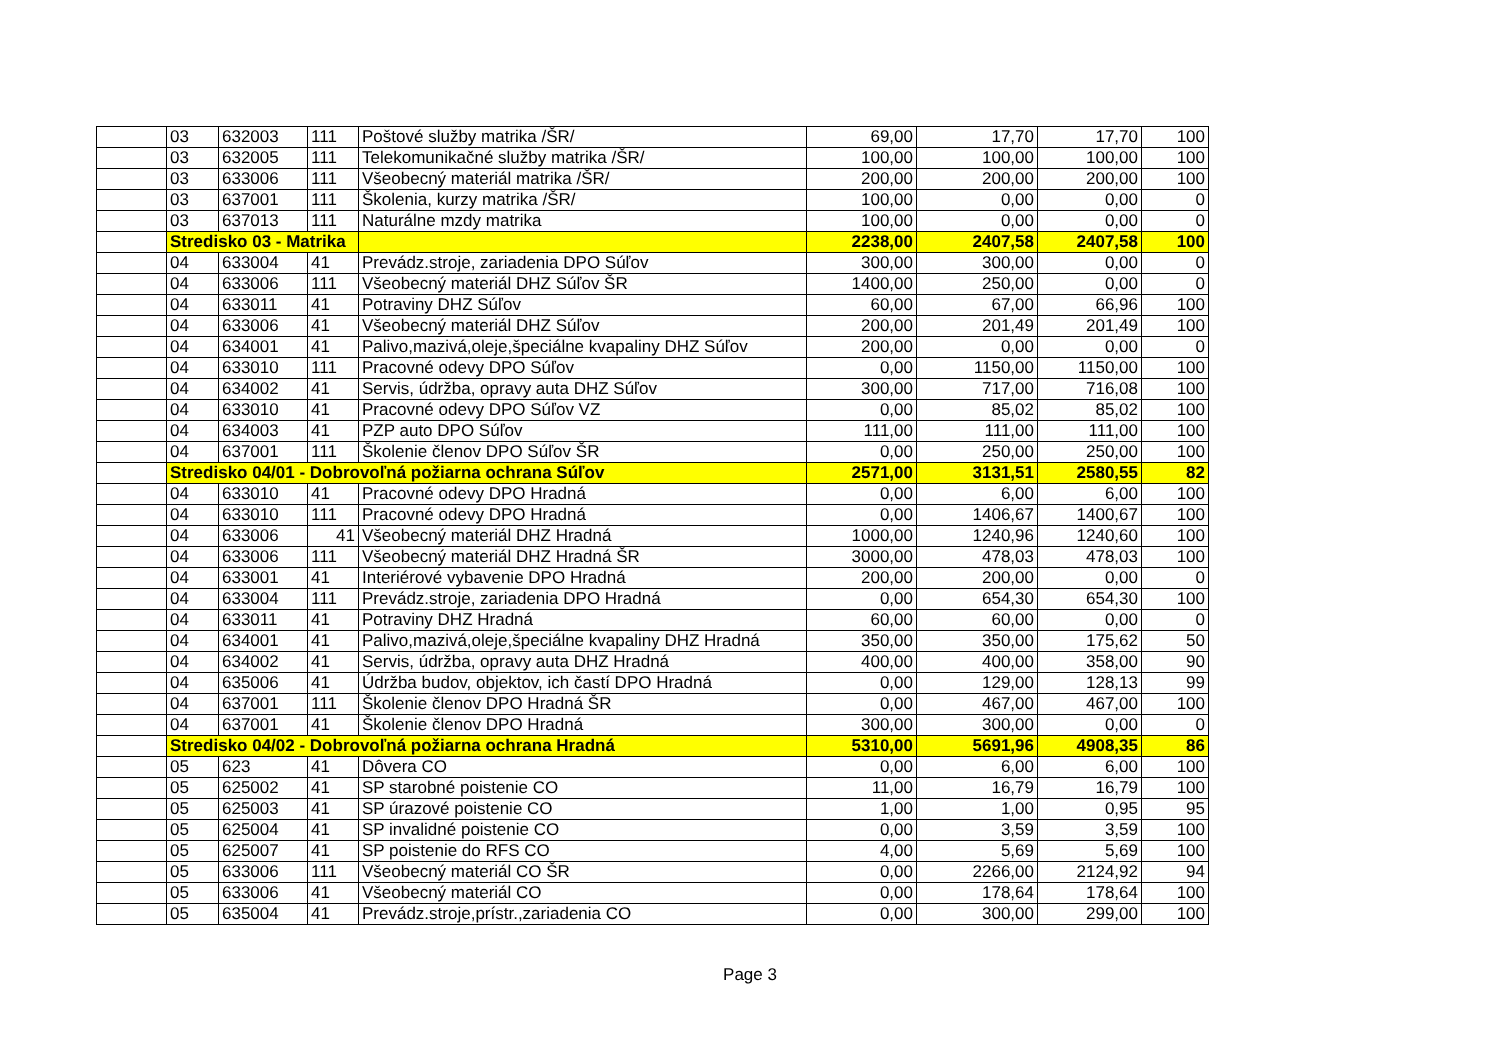| | 03 | 632003 | 111 | Poštové služby matrika /ŠR/ | 69,00 | 17,70 | 17,70 | 100 |
| | 03 | 632005 | 111 | Telekomunikačné služby matrika /ŠR/ | 100,00 | 100,00 | 100,00 | 100 |
| | 03 | 633006 | 111 | Všeobecný materiál matrika /ŠR/ | 200,00 | 200,00 | 200,00 | 100 |
| | 03 | 637001 | 111 | Školenia, kurzy matrika /ŠR/ | 100,00 | 0,00 | 0,00 | 0 |
| | 03 | 637013 | 111 | Naturálne mzdy matrika | 100,00 | 0,00 | 0,00 | 0 |
| | Stredisko 03 - Matrika | | | | 2238,00 | 2407,58 | 2407,58 | 100 |
| | 04 | 633004 | 41 | Prevádz.stroje, zariadenia DPO Súľov | 300,00 | 300,00 | 0,00 | 0 |
| | 04 | 633006 | 111 | Všeobecný materiál DHZ Súľov ŠR | 1400,00 | 250,00 | 0,00 | 0 |
| | 04 | 633011 | 41 | Potraviny DHZ Súľov | 60,00 | 67,00 | 66,96 | 100 |
| | 04 | 633006 | 41 | Všeobecný materiál DHZ Súľov | 200,00 | 201,49 | 201,49 | 100 |
| | 04 | 634001 | 41 | Palivo,mazivá,oleje,špeciálne kvapaliny DHZ Súľov | 200,00 | 0,00 | 0,00 | 0 |
| | 04 | 633010 | 111 | Pracovné odevy DPO Súľov | 0,00 | 1150,00 | 1150,00 | 100 |
| | 04 | 634002 | 41 | Servis, údržba, opravy auta DHZ Súľov | 300,00 | 717,00 | 716,08 | 100 |
| | 04 | 633010 | 41 | Pracovné odevy DPO Súľov VZ | 0,00 | 85,02 | 85,02 | 100 |
| | 04 | 634003 | 41 | PZP auto DPO Súľov | 111,00 | 111,00 | 111,00 | 100 |
| | 04 | 637001 | 111 | Školenie členov DPO Súľov ŠR | 0,00 | 250,00 | 250,00 | 100 |
| | Stredisko 04/01 - Dobrovoľná požiarna ochrana Súľov | | | | 2571,00 | 3131,51 | 2580,55 | 82 |
| | 04 | 633010 | 41 | Pracovné odevy DPO Hradná | 0,00 | 6,00 | 6,00 | 100 |
| | 04 | 633010 | 111 | Pracovné odevy DPO Hradná | 0,00 | 1406,67 | 1400,67 | 100 |
| | 04 | 633006 | 41 | Všeobecný materiál DHZ Hradná | 1000,00 | 1240,96 | 1240,60 | 100 |
| | 04 | 633006 | 111 | Všeobecný materiál DHZ Hradná ŠR | 3000,00 | 478,03 | 478,03 | 100 |
| | 04 | 633001 | 41 | Interiérové vybavenie DPO Hradná | 200,00 | 200,00 | 0,00 | 0 |
| | 04 | 633004 | 111 | Prevádz.stroje, zariadenia DPO Hradná | 0,00 | 654,30 | 654,30 | 100 |
| | 04 | 633011 | 41 | Potraviny DHZ Hradná | 60,00 | 60,00 | 0,00 | 0 |
| | 04 | 634001 | 41 | Palivo,mazivá,oleje,špeciálne kvapaliny DHZ Hradná | 350,00 | 350,00 | 175,62 | 50 |
| | 04 | 634002 | 41 | Servis, údržba, opravy auta DHZ Hradná | 400,00 | 400,00 | 358,00 | 90 |
| | 04 | 635006 | 41 | Údržba budov, objektov, ich častí DPO Hradná | 0,00 | 129,00 | 128,13 | 99 |
| | 04 | 637001 | 111 | Školenie členov DPO Hradná ŠR | 0,00 | 467,00 | 467,00 | 100 |
| | 04 | 637001 | 41 | Školenie členov DPO Hradná | 300,00 | 300,00 | 0,00 | 0 |
| | Stredisko 04/02 - Dobrovoľná požiarna ochrana Hradná | | | | 5310,00 | 5691,96 | 4908,35 | 86 |
| | 05 | 623 | 41 | Dôvera CO | 0,00 | 6,00 | 6,00 | 100 |
| | 05 | 625002 | 41 | SP starobné poistenie CO | 11,00 | 16,79 | 16,79 | 100 |
| | 05 | 625003 | 41 | SP úrazové poistenie CO | 1,00 | 1,00 | 0,95 | 95 |
| | 05 | 625004 | 41 | SP invalidné poistenie CO | 0,00 | 3,59 | 3,59 | 100 |
| | 05 | 625007 | 41 | SP poistenie do RFS CO | 4,00 | 5,69 | 5,69 | 100 |
| | 05 | 633006 | 111 | Všeobecný materiál CO ŠR | 0,00 | 2266,00 | 2124,92 | 94 |
| | 05 | 633006 | 41 | Všeobecný materiál CO | 0,00 | 178,64 | 178,64 | 100 |
| | 05 | 635004 | 41 | Prevádz.stroje,prístr.,zariadenia CO | 0,00 | 300,00 | 299,00 | 100 |
Page 3